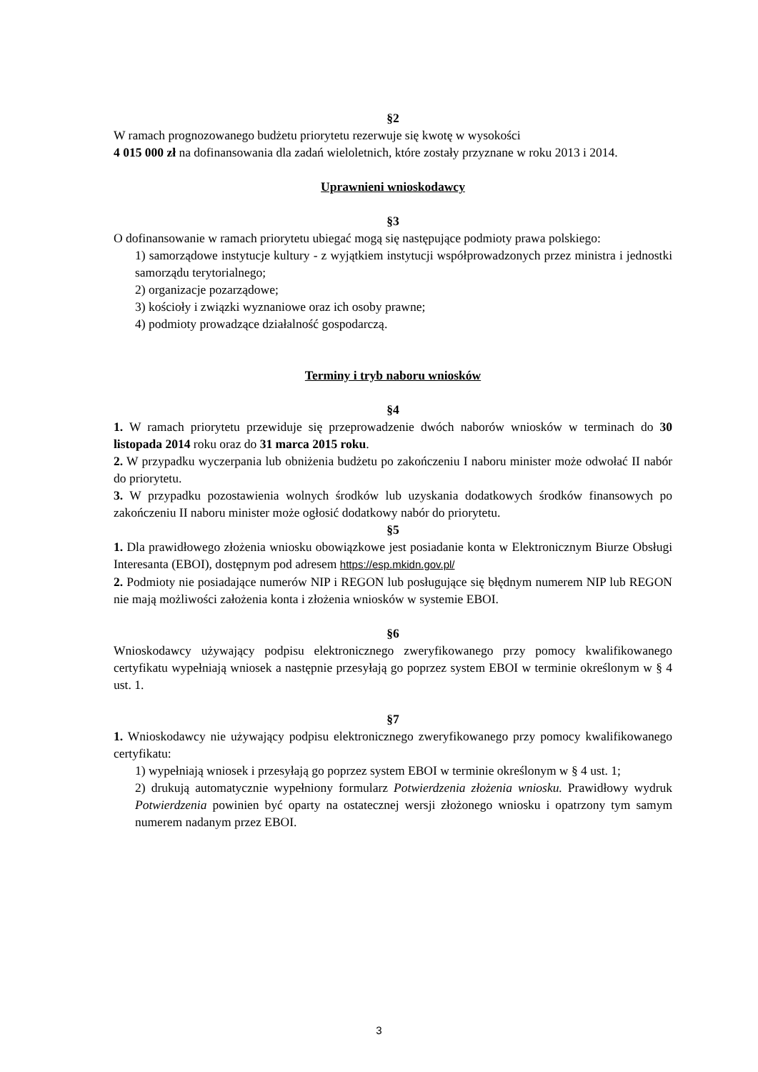§2
W ramach prognozowanego budżetu priorytetu rezerwuje się kwotę w wysokości
4 015 000 zł na dofinansowania dla zadań wieloletnich, które zostały przyznane w roku 2013 i 2014.
Uprawnieni wnioskodawcy
§3
O dofinansowanie w ramach priorytetu ubiegać mogą się następujące podmioty prawa polskiego:
1) samorządowe instytucje kultury - z wyjątkiem instytucji współprowadzonych przez ministra i jednostki samorządu terytorialnego;
2) organizacje pozarządowe;
3) kościoły i związki wyznaniowe oraz ich osoby prawne;
4) podmioty prowadzące działalność gospodarczą.
Terminy i tryb naboru wniosków
§4
1. W ramach priorytetu przewiduje się przeprowadzenie dwóch naborów wniosków w terminach do 30 listopada 2014 roku oraz do 31 marca 2015 roku.
2. W przypadku wyczerpania lub obniżenia budżetu po zakończeniu I naboru minister może odwołać II nabór do priorytetu.
3. W przypadku pozostawienia wolnych środków lub uzyskania dodatkowych środków finansowych po zakończeniu II naboru minister może ogłosić dodatkowy nabór do priorytetu.
§5
1. Dla prawidłowego złożenia wniosku obowiązkowe jest posiadanie konta w Elektronicznym Biurze Obsługi Interesanta (EBOI), dostępnym pod adresem https://esp.mkidn.gov.pl/
2. Podmioty nie posiadające numerów NIP i REGON lub posługujące się błędnym numerem NIP lub REGON nie mają możliwości założenia konta i złożenia wniosków w systemie EBOI.
§6
Wnioskodawcy używający podpisu elektronicznego zweryfikowanego przy pomocy kwalifikowanego certyfikatu wypełniają wniosek a następnie przesyłają go poprzez system EBOI w terminie określonym w § 4 ust. 1.
§7
1. Wnioskodawcy nie używający podpisu elektronicznego zweryfikowanego przy pomocy kwalifikowanego certyfikatu:
1) wypełniają wniosek i przesyłają go poprzez system EBOI w terminie określonym w § 4 ust. 1;
2) drukują automatycznie wypełniony formularz Potwierdzenia złożenia wniosku. Prawidłowy wydruk Potwierdzenia powinien być oparty na ostatecznej wersji złożonego wniosku i opatrzony tym samym numerem nadanym przez EBOI.
3